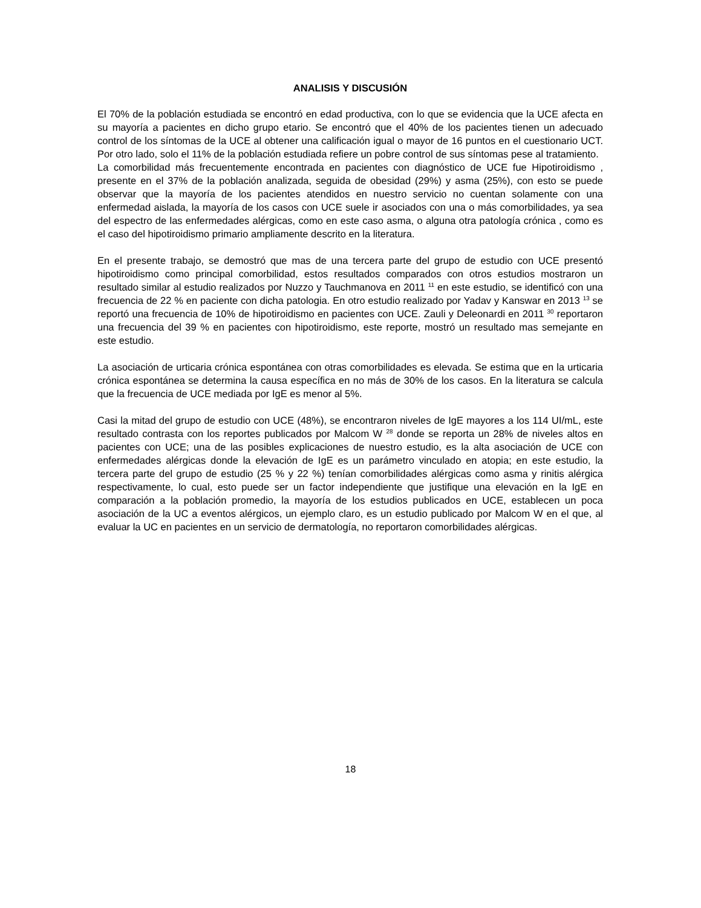ANALISIS Y DISCUSIÓN
El 70% de la población estudiada se encontró en edad productiva, con lo que se evidencia que la UCE afecta en su mayoría a pacientes en dicho grupo etario. Se encontró que el 40% de los pacientes tienen un adecuado control de los síntomas de la UCE al obtener una calificación igual o mayor de 16 puntos en el cuestionario UCT. Por otro lado, solo el 11% de la población estudiada refiere un pobre control de sus síntomas pese al tratamiento.
La comorbilidad más frecuentemente encontrada en pacientes con diagnóstico de UCE fue Hipotiroidismo , presente en el 37% de la población analizada, seguida de obesidad (29%) y asma (25%), con esto se puede observar que la mayoría de los pacientes atendidos en nuestro servicio no cuentan solamente con una enfermedad aislada, la mayoría de los casos con UCE suele ir asociados con una o más comorbilidades, ya sea del espectro de las enfermedades alérgicas, como en este caso asma, o alguna otra patología crónica , como es el caso del hipotiroidismo primario ampliamente descrito en la literatura.
En el presente trabajo, se demostró que mas de una tercera parte del grupo de estudio con UCE presentó hipotiroidismo como principal comorbilidad, estos resultados comparados con otros estudios mostraron un resultado similar al estudio realizados por Nuzzo y Tauchmanova en 2011 <sup>11</sup> en este estudio, se identificó con una frecuencia de 22 % en paciente con dicha patologia. En otro estudio realizado por Yadav y Kanswar en 2013 <sup>13</sup> se reportó una frecuencia de 10% de hipotiroidismo en pacientes con UCE. Zauli y Deleonardi en 2011 <sup>30</sup> reportaron una frecuencia del 39 % en pacientes con hipotiroidismo, este reporte, mostró un resultado mas semejante en este estudio.
La asociación de urticaria crónica espontánea con otras comorbilidades es elevada. Se estima que en la urticaria crónica espontánea se determina la causa específica en no más de 30% de los casos. En la literatura se calcula que la frecuencia de UCE mediada por IgE es menor al 5%.
Casi la mitad del grupo de estudio con UCE (48%), se encontraron niveles de IgE mayores a los 114 UI/mL, este resultado contrasta con los reportes publicados por Malcom W <sup>28</sup> donde se reporta un 28% de niveles altos en pacientes con UCE; una de las posibles explicaciones de nuestro estudio, es la alta asociación de UCE con enfermedades alérgicas donde la elevación de IgE es un parámetro vinculado en atopia; en este estudio, la tercera parte del grupo de estudio (25 % y 22 %) tenían comorbilidades alérgicas como asma y rinitis alérgica respectivamente, lo cual, esto puede ser un factor independiente que justifique una elevación en la IgE en comparación a la población promedio, la mayoría de los estudios publicados en UCE, establecen un poca asociación de la UC a eventos alérgicos, un ejemplo claro, es un estudio publicado por Malcom W en el que, al evaluar la UC en pacientes en un servicio de dermatología, no reportaron comorbilidades alérgicas.
18